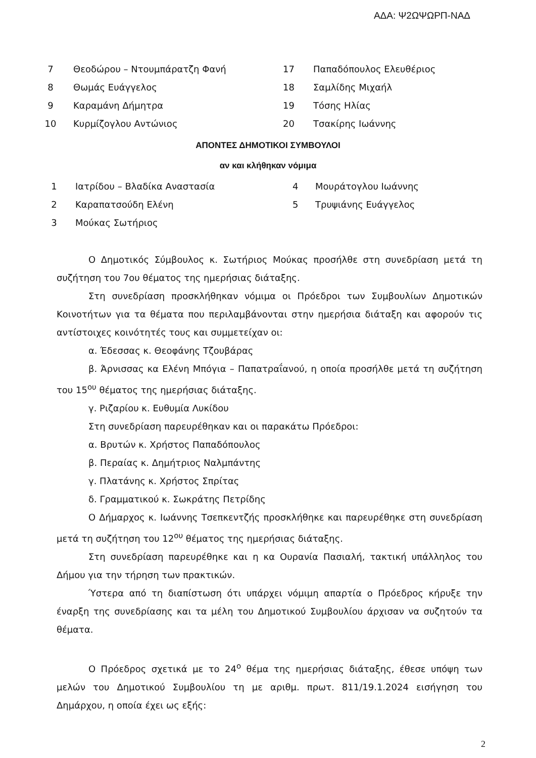ΑΔΑ: Ψ2ΩΨΩΡΠ-ΝΑΔ
| 7 | Θεοδώρου – Ντουμπάρατζη Φανή | 17 | Παπαδόπουλος Ελευθέριος |
| 8 | Θωμάς Ευάγγελος | 18 | Σαμλίδης Μιχαήλ |
| 9 | Καραμάνη Δήμητρα | 19 | Τόσης Ηλίας |
| 10 | Κυρμίζογλου Αντώνιος | 20 | Τσακίρης Ιωάννης |
ΑΠΟΝΤΕΣ ΔΗΜΟΤΙΚΟΙ ΣΥΜΒΟΥΛΟΙ
αν και κλήθηκαν νόμιμα
| 1 | Ιατρίδου – Βλαδίκα Αναστασία | 4 | Μουράτογλου Ιωάννης |
| 2 | Καραπατσούδη Ελένη | 5 | Τρυψιάνης Ευάγγελος |
| 3 | Μούκας Σωτήριος | | |
Ο Δημοτικός Σύμβουλος κ. Σωτήριος Μούκας προσήλθε στη συνεδρίαση μετά τη συζήτηση του 7ου θέματος της ημερήσιας διάταξης.
Στη συνεδρίαση προσκλήθηκαν νόμιμα οι Πρόεδροι των Συμβουλίων Δημοτικών Κοινοτήτων για τα θέματα που περιλαμβάνονται στην ημερήσια διάταξη και αφορούν τις αντίστοιχες κοινότητές τους και συμμετείχαν οι:
α. Έδεσσας κ. Θεοφάνης Τζουβάρας
β. Άρνισσας κα Ελένη Μπόγια – Παπατραΐανού, η οποία προσήλθε μετά τη συζήτηση του 15<sup>ου</sup> θέματος της ημερήσιας διάταξης.
γ. Ριζαρίου κ. Ευθυμία Λυκίδου
Στη συνεδρίαση παρευρέθηκαν και οι παρακάτω Πρόεδροι:
α. Βρυτών κ. Χρήστος Παπαδόπουλος
β. Περαίας κ. Δημήτριος Ναλμπάντης
γ. Πλατάνης κ. Χρήστος Σπρίτας
δ. Γραμματικού κ. Σωκράτης Πετρίδης
Ο Δήμαρχος κ. Ιωάννης Τσεπκεντζής προσκλήθηκε και παρευρέθηκε στη συνεδρίαση μετά τη συζήτηση του 12<sup>ου</sup> θέματος της ημερήσιας διάταξης.
Στη συνεδρίαση παρευρέθηκε και η κα Ουρανία Πασιαλή, τακτική υπάλληλος του Δήμου για την τήρηση των πρακτικών.
Ύστερα από τη διαπίστωση ότι υπάρχει νόμιμη απαρτία ο Πρόεδρος κήρυξε την έναρξη της συνεδρίασης και τα μέλη του Δημοτικού Συμβουλίου άρχισαν να συζητούν τα θέματα.
Ο Πρόεδρος σχετικά με το 24<sup>ο</sup> θέμα της ημερήσιας διάταξης, έθεσε υπόψη των μελών του Δημοτικού Συμβουλίου τη με αριθμ. πρωτ. 811/19.1.2024 εισήγηση του Δημάρχου, η οποία έχει ως εξής:
2